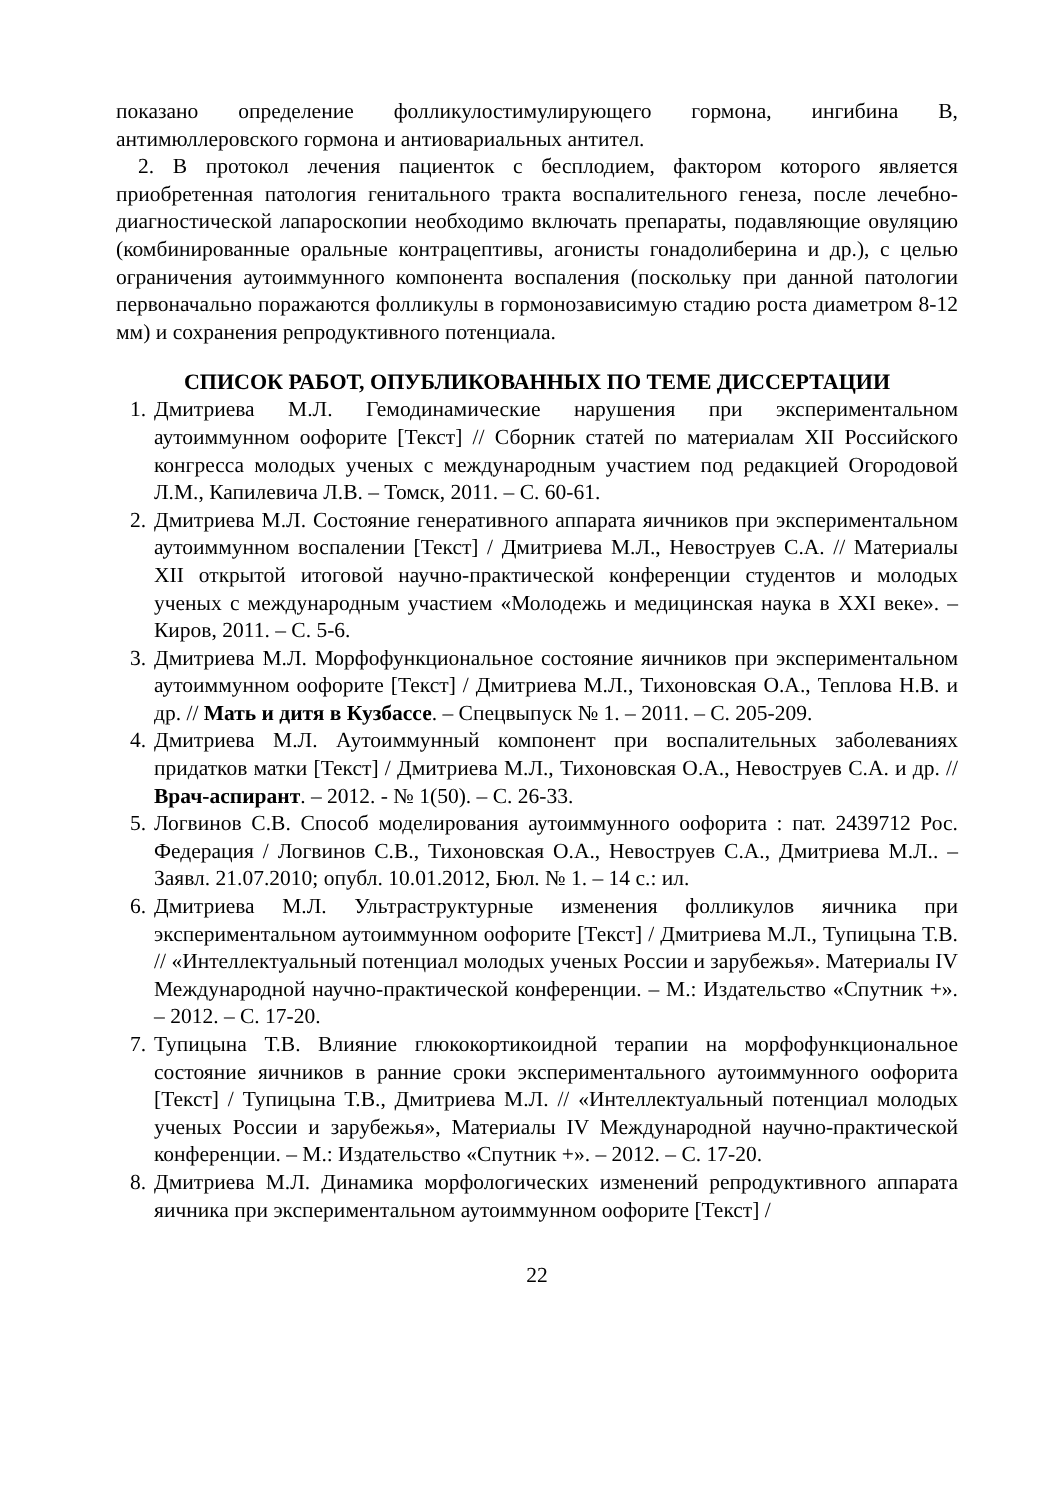показано определение фолликулостимулирующего гормона, ингибина В, антимюллеровского гормона и антиовариальных антител.
2. В протокол лечения пациенток с бесплодием, фактором которого является приобретенная патология генитального тракта воспалительного генеза, после лечебно-диагностической лапароскопии необходимо включать препараты, подавляющие овуляцию (комбинированные оральные контрацептивы, агонисты гонадолиберина и др.), с целью ограничения аутоиммунного компонента воспаления (поскольку при данной патологии первоначально поражаются фолликулы в гормонозависимую стадию роста диаметром 8-12 мм) и сохранения репродуктивного потенциала.
СПИСОК РАБОТ, ОПУБЛИКОВАННЫХ ПО ТЕМЕ ДИССЕРТАЦИИ
1. Дмитриева М.Л. Гемодинамические нарушения при экспериментальном аутоиммунном оофорите [Текст] // Сборник статей по материалам XII Российского конгресса молодых ученых с международным участием под редакцией Огородовой Л.М., Капилевича Л.В. – Томск, 2011. – С. 60-61.
2. Дмитриева М.Л. Состояние генеративного аппарата яичников при экспериментальном аутоиммунном воспалении [Текст] / Дмитриева М.Л., Невоструев С.А. // Материалы XII открытой итоговой научно-практической конференции студентов и молодых ученых с международным участием «Молодежь и медицинская наука в XXI веке». – Киров, 2011. – С. 5-6.
3. Дмитриева М.Л. Морфофункциональное состояние яичников при экспериментальном аутоиммунном оофорите [Текст] / Дмитриева М.Л., Тихоновская О.А., Теплова Н.В. и др. // Мать и дитя в Кузбассе. – Спецвыпуск № 1. – 2011. – С. 205-209.
4. Дмитриева М.Л. Аутоиммунный компонент при воспалительных заболеваниях придатков матки [Текст] / Дмитриева М.Л., Тихоновская О.А., Невоструев С.А. и др. // Врач-аспирант. – 2012. - № 1(50). – С. 26-33.
5. Логвинов С.В. Способ моделирования аутоиммунного оофорита : пат. 2439712 Рос. Федерация / Логвинов С.В., Тихоновская О.А., Невоструев С.А., Дмитриева М.Л.. – Заявл. 21.07.2010; опубл. 10.01.2012, Бюл. № 1. – 14 с.: ил.
6. Дмитриева М.Л. Ультраструктурные изменения фолликулов яичника при экспериментальном аутоиммунном оофорите [Текст] / Дмитриева М.Л., Тупицына Т.В. // «Интеллектуальный потенциал молодых ученых России и зарубежья». Материалы IV Международной научно-практической конференции. – М.: Издательство «Спутник +». – 2012. – С. 17-20.
7. Тупицына Т.В. Влияние глюкокортикоидной терапии на морфофункциональное состояние яичников в ранние сроки экспериментального аутоиммунного оофорита [Текст] / Тупицына Т.В., Дмитриева М.Л. // «Интеллектуальный потенциал молодых ученых России и зарубежья», Материалы IV Международной научно-практической конференции. – М.: Издательство «Спутник +». – 2012. – С. 17-20.
8. Дмитриева М.Л. Динамика морфологических изменений репродуктивного аппарата яичника при экспериментальном аутоиммунном оофорите [Текст] /
22